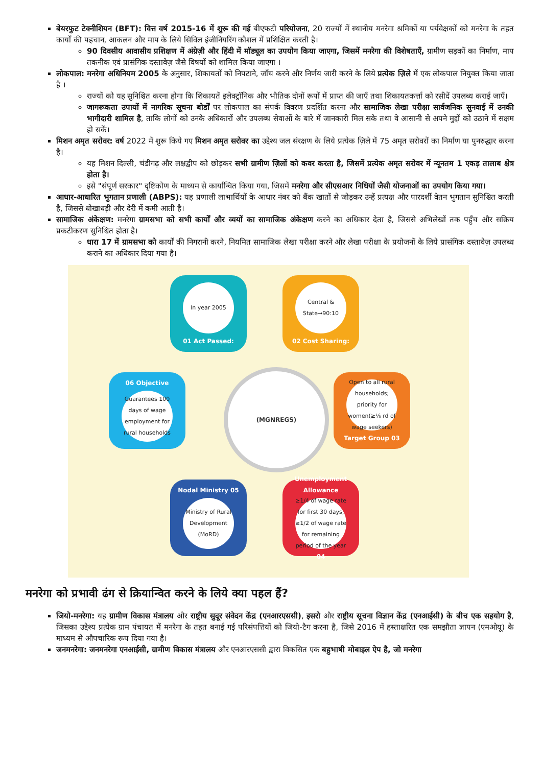बेयरफुट टेक्नीशियन (BFT): वित्त वर्ष 2015-16 में शुरू की गई बीएफटी परियोजना, 20 राज्यों में स्थानीय मनरेगा श्रमिकों या पर्यवेक्षकों को मनरेगा के तहत कार्यों की पहचान, आकलन और माप के लिये सिविल इंजीनियरिंग कौशल में प्रशिक्षित करती है।
90 दिवसीय आवासीय प्रशिक्षण में अंग्रेज़ी और हिंदी में मॉड्यूल का उपयोग किया जाएगा, जिसमें मनरेगा की विशेषताएँ, ग्रामीण सड़कों का निर्माण, माप तकनीक एवं प्रासंगिक दस्तावेज़ जैसे विषयों को शामिल किया जाएगा ।
लोकपाल: मनरेगा अधिनियम 2005 के अनुसार, शिकायतों को निपटाने, जाँच करने और निर्णय जारी करने के लिये प्रत्येक ज़िले में एक लोकपाल नियुक्त किया जाता है ।
राज्यों को यह सुनिश्चित करना होगा कि शिकायतें इलेक्ट्रॉनिक और भौतिक दोनों रूपों में प्राप्त की जाएँ तथा शिकायतकर्त्ता को रसीदें उपलब्ध कराई जाएँ।
जागरूकता उपायों में नागरिक सूचना बोर्डों पर लोकपाल का संपर्क विवरण प्रदर्शित करना और सामाजिक लेखा परीक्षा सार्वजनिक सुनवाई में उनकी भागीदारी शामिल है, ताकि लोगों को उनके अधिकारों और उपलब्ध सेवाओं के बारे में जानकारी मिल सके तथा वे आसानी से अपने मुद्दों को उठाने में सक्षम हो सकें।
मिशन अमृत सरोवर: वर्ष 2022 में शुरू किये गए मिशन अमृत सरोवर का उद्देश्य जल संरक्षण के लिये प्रत्येक ज़िले में 75 अमृत सरोवरों का निर्माण या पुनरुद्धार करना है।
यह मिशन दिल्ली, चंडीगढ़ और लक्षद्वीप को छोड़कर सभी ग्रामीण ज़िलों को कवर करता है, जिसमें प्रत्येक अमृत सरोवर में न्यूनतम 1 एकड़ तालाब क्षेत्र होता है।
इसे "संपूर्ण सरकार" दृष्टिकोण के माध्यम से कार्यान्वित किया गया, जिसमें मनरेगा और सीएसआर निधियों जैसी योजनाओं का उपयोग किया गया।
आधार-आधारित भुगतान प्रणाली (ABPS): यह प्रणाली लाभार्थियों के आधार नंबर को बैंक खातों से जोड़कर उन्हें प्रत्यक्ष और पारदर्शी वेतन भुगतान सुनिश्चित करती है, जिससे धोखाधड़ी और देरी में कमी आती है।
सामाजिक अंकेक्षण: मनरेगा ग्रामसभा को सभी कार्यों और व्ययों का सामाजिक अंकेक्षण करने का अधिकार देता है, जिससे अभिलेखों तक पहुँच और सक्रिय प्रकटीकरण सुनिश्चित होता है।
धारा 17 में ग्रामसभा को कार्यों की निगरानी करने, नियमित सामाजिक लेखा परीक्षा करने और लेखा परीक्षा के प्रयोजनों के लिये प्रासंगिक दस्तावेज़ उपलब्ध कराने का अधिकार दिया गया है।
In year 2005
01 Act Passed:
Central & State→90:10
02 Cost Sharing:
Open to all rural households; priority for women(≥⅓ rd of wage seekers)
Target Group 03
Unemployment Allowance
≥1/4 of wage rate for first 30 days; ≥1/2 of wage rate for remaining period of the year
04
Nodal Ministry 05
Ministry of Rural Development (MoRD)
06 Objective
Guarantees 100 days of wage employment for rural households
(MGNREGS)
मनरेगा को प्रभावी ढंग से क्रियान्वित करने के लिये क्या पहल हैं?
जियो-मनरेगा: यह ग्रामीण विकास मंत्रालय और राष्ट्रीय सुदूर संवेदन केंद्र (एनआरएससी), इसरो और राष्ट्रीय सूचना विज्ञान केंद्र (एनआईसी) के बीच एक सहयोग है, जिसका उद्देश्य प्रत्येक ग्राम पंचायत में मनरेगा के तहत बनाई गई परिसंपत्तियों को जियो-टैग करना है, जिसे 2016 में हस्ताक्षरित एक समझौता ज्ञापन (एमओयू) के माध्यम से औपचारिक रूप दिया गया है।
जनमनरेगा: जनमनरेगा एनआईसी, ग्रामीण विकास मंत्रालय और एनआरएससी द्वारा विकसित एक बहुभाषी मोबाइल ऐप है, जो मनरेगा